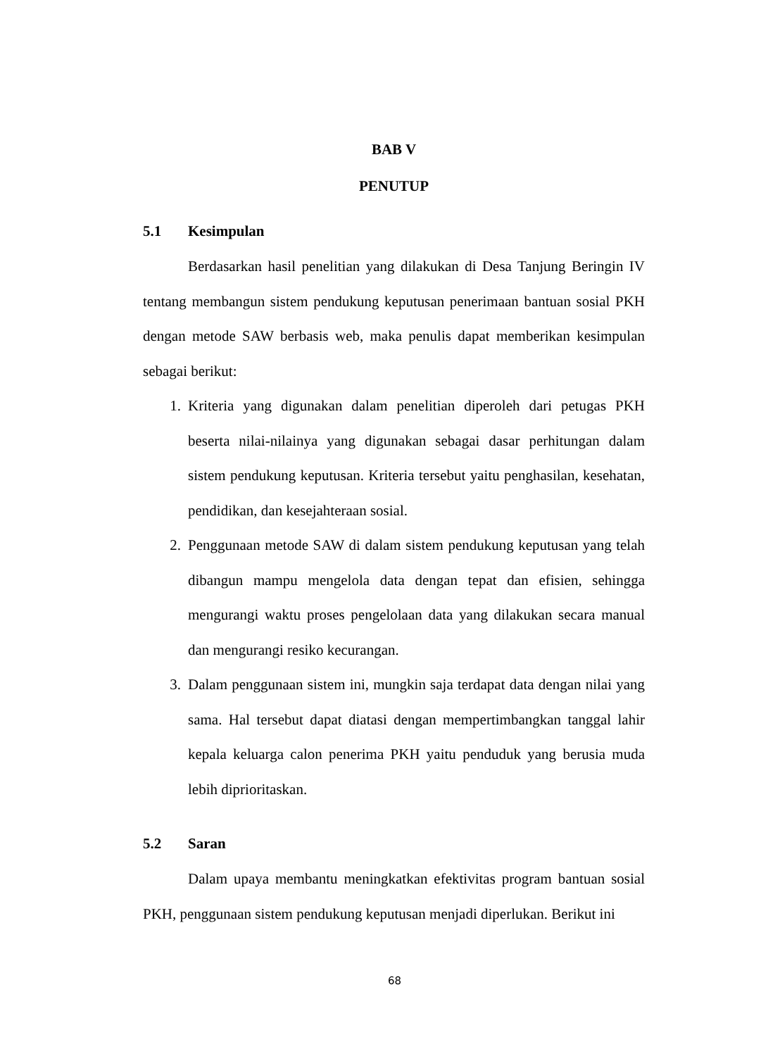BAB V
PENUTUP
5.1 Kesimpulan
Berdasarkan hasil penelitian yang dilakukan di Desa Tanjung Beringin IV tentang membangun sistem pendukung keputusan penerimaan bantuan sosial PKH dengan metode SAW berbasis web, maka penulis dapat memberikan kesimpulan sebagai berikut:
1. Kriteria yang digunakan dalam penelitian diperoleh dari petugas PKH beserta nilai-nilainya yang digunakan sebagai dasar perhitungan dalam sistem pendukung keputusan. Kriteria tersebut yaitu penghasilan, kesehatan, pendidikan, dan kesejahteraan sosial.
2. Penggunaan metode SAW di dalam sistem pendukung keputusan yang telah dibangun mampu mengelola data dengan tepat dan efisien, sehingga mengurangi waktu proses pengelolaan data yang dilakukan secara manual dan mengurangi resiko kecurangan.
3. Dalam penggunaan sistem ini, mungkin saja terdapat data dengan nilai yang sama. Hal tersebut dapat diatasi dengan mempertimbangkan tanggal lahir kepala keluarga calon penerima PKH yaitu penduduk yang berusia muda lebih diprioritaskan.
5.2 Saran
Dalam upaya membantu meningkatkan efektivitas program bantuan sosial PKH, penggunaan sistem pendukung keputusan menjadi diperlukan. Berikut ini
68